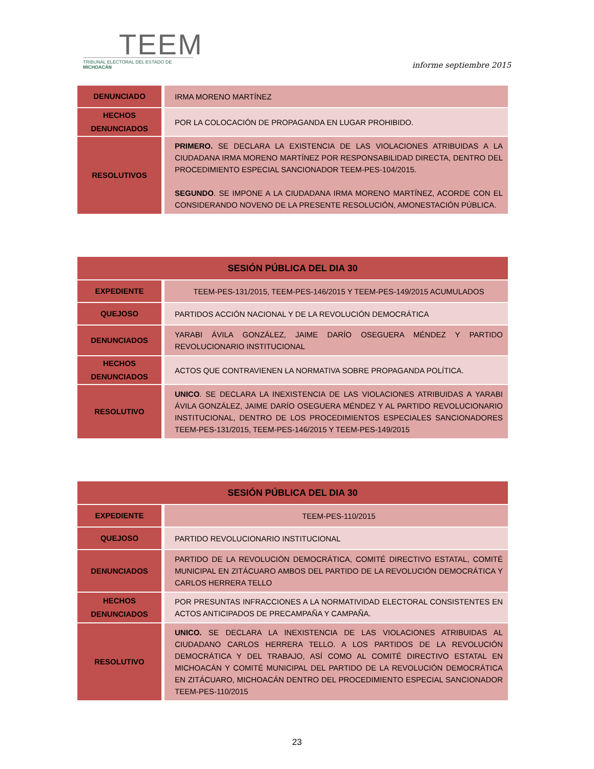TEEM
TRIBUNAL ELECTORAL DEL ESTADO DE MICHOACÁN
informe septiembre 2015
| DENUNCIADO | IRMA MORENO MARTÍNEZ |
| HECHOS DENUNCIADOS | POR LA COLOCACIÓN DE PROPAGANDA EN LUGAR PROHIBIDO. |
| RESOLUTIVOS | PRIMERO. SE DECLARA LA EXISTENCIA DE LAS VIOLACIONES ATRIBUIDAS A LA CIUDADANA IRMA MORENO MARTÍNEZ POR RESPONSABILIDAD DIRECTA, DENTRO DEL PROCEDIMIENTO ESPECIAL SANCIONADOR TEEM-PES-104/2015. SEGUNDO . SE IMPONE A LA CIUDADANA IRMA MORENO MARTÍNEZ, ACORDE CON EL CONSIDERANDO NOVENO DE LA PRESENTE RESOLUCIÓN, AMONESTACIÓN PÚBLICA. |
| SESIÓN PÚBLICA DEL DIA 30 | |
| --- | --- |
| EXPEDIENTE | TEEM-PES-131/2015, TEEM-PES-146/2015 Y TEEM-PES-149/2015 ACUMULADOS |
| QUEJOSO | PARTIDOS ACCIÓN NACIONAL Y DE LA REVOLUCIÓN DEMOCRÁTICA |
| DENUNCIADOS | YARABI ÁVILA GONZÁLEZ, JAIME DARÍO OSEGUERA MÉNDEZ Y PARTIDO REVOLUCIONARIO INSTITUCIONAL |
| HECHOS DENUNCIADOS | ACTOS QUE CONTRAVIENEN LA NORMATIVA SOBRE PROPAGANDA POLÍTICA. |
| RESOLUTIVO | UNICO . SE DECLARA LA INEXISTENCIA DE LAS VIOLACIONES ATRIBUIDAS A YARABI ÁVILA GONZÁLEZ, JAIME DARÍO OSEGUERA MÉNDEZ Y AL PARTIDO REVOLUCIONARIO INSTITUCIONAL, DENTRO DE LOS PROCEDIMIENTOS ESPECIALES SANCIONADORES TEEM-PES-131/2015, TEEM-PES-146/2015 Y TEEM-PES-149/2015 |
| SESIÓN PÚBLICA DEL DIA 30 | |
| --- | --- |
| EXPEDIENTE | TEEM-PES-110/2015 |
| QUEJOSO | PARTIDO REVOLUCIONARIO INSTITUCIONAL |
| DENUNCIADOS | PARTIDO DE LA REVOLUCIÓN DEMOCRÁTICA, COMITÉ DIRECTIVO ESTATAL, COMITÉ MUNICIPAL EN ZITÁCUARO AMBOS DEL PARTIDO DE LA REVOLUCIÓN DEMOCRÁTICA Y CARLOS HERRERA TELLO |
| HECHOS DENUNCIADOS | POR PRESUNTAS INFRACCIONES A LA NORMATIVIDAD ELECTORAL CONSISTENTES EN ACTOS ANTICIPADOS DE PRECAMPAÑA Y CAMPAÑA. |
| RESOLUTIVO | UNICO. SE DECLARA LA INEXISTENCIA DE LAS VIOLACIONES ATRIBUIDAS AL CIUDADANO CARLOS HERRERA TELLO. A LOS PARTIDOS DE LA REVOLUCIÓN DEMOCRÁTICA Y DEL TRABAJO, ASÍ COMO AL COMITÉ DIRECTIVO ESTATAL EN MICHOACÁN Y COMITÉ MUNICIPAL DEL PARTIDO DE LA REVOLUCIÓN DEMOCRÁTICA EN ZITÁCUARO, MICHOACÁN DENTRO DEL PROCEDIMIENTO ESPECIAL SANCIONADOR TEEM-PES-110/2015 |
23